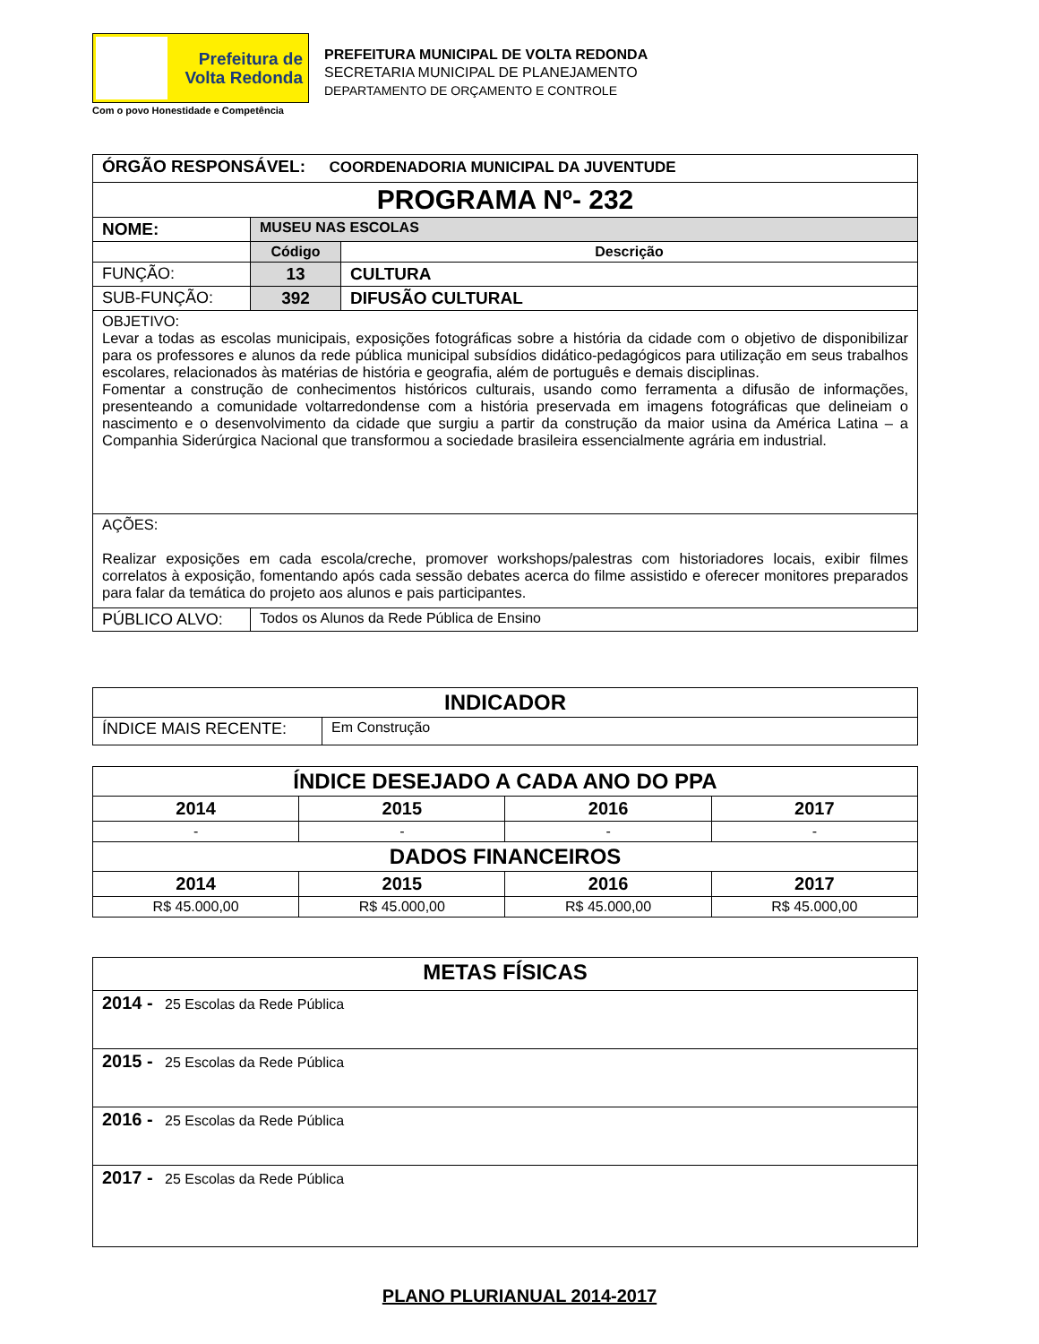Prefeitura de
Volta Redonda
Com o povo Honestidade e Competência
PREFEITURA MUNICIPAL DE VOLTA REDONDA
SECRETARIA MUNICIPAL DE PLANEJAMENTO
DEPARTAMENTO DE ORÇAMENTO E CONTROLE
| ÓRGÃO RESPONSÁVEL: COORDENADORIA MUNICIPAL DA JUVENTUDE | | |
| PROGRAMA Nº- 232 | | |
| NOME: | MUSEU NAS ESCOLAS | |
| | Código | Descrição |
| FUNÇÃO: | 13 | CULTURA |
| SUB-FUNÇÃO: | 392 | DIFUSÃO CULTURAL |
| OBJETIVO: Levar a todas as escolas municipais, exposições fotográficas sobre a história da cidade com o objetivo de disponibilizar para os professores e alunos da rede pública municipal subsídios didático-pedagógicos para utilização em seus trabalhos escolares, relacionados às matérias de história e geografia, além de português e demais disciplinas. Fomentar a construção de conhecimentos históricos culturais, usando como ferramenta a difusão de informações, presenteando a comunidade voltarredondense com a história preservada em imagens fotográficas que delineiam o nascimento e o desenvolvimento da cidade que surgiu a partir da construção da maior usina da América Latina – a Companhia Siderúrgica Nacional que transformou a sociedade brasileira essencialmente agrária em industrial. | | |
| AÇÕES: Realizar exposições em cada escola/creche, promover workshops/palestras com historiadores locais, exibir filmes correlatos à exposição, fomentando após cada sessão debates acerca do filme assistido e oferecer monitores preparados para falar da temática do projeto aos alunos e pais participantes. | | |
| PÚBLICO ALVO: | Todos os Alunos da Rede Pública de Ensino | |
| INDICADOR | |
| ÍNDICE MAIS RECENTE: | Em Construção |
| ÍNDICE DESEJADO A CADA ANO DO PPA | | | |
| 2014 | 2015 | 2016 | 2017 |
| - | - | - | - |
| DADOS FINANCEIROS | | | |
| 2014 | 2015 | 2016 | 2017 |
| R$ 45.000,00 | R$ 45.000,00 | R$ 45.000,00 | R$ 45.000,00 |
| METAS FÍSICAS |
| 2014 - 25 Escolas da Rede Pública |
| 2015 - 25 Escolas da Rede Pública |
| 2016 - 25 Escolas da Rede Pública |
| 2017 - 25 Escolas da Rede Pública |
PLANO PLURIANUAL 2014-2017